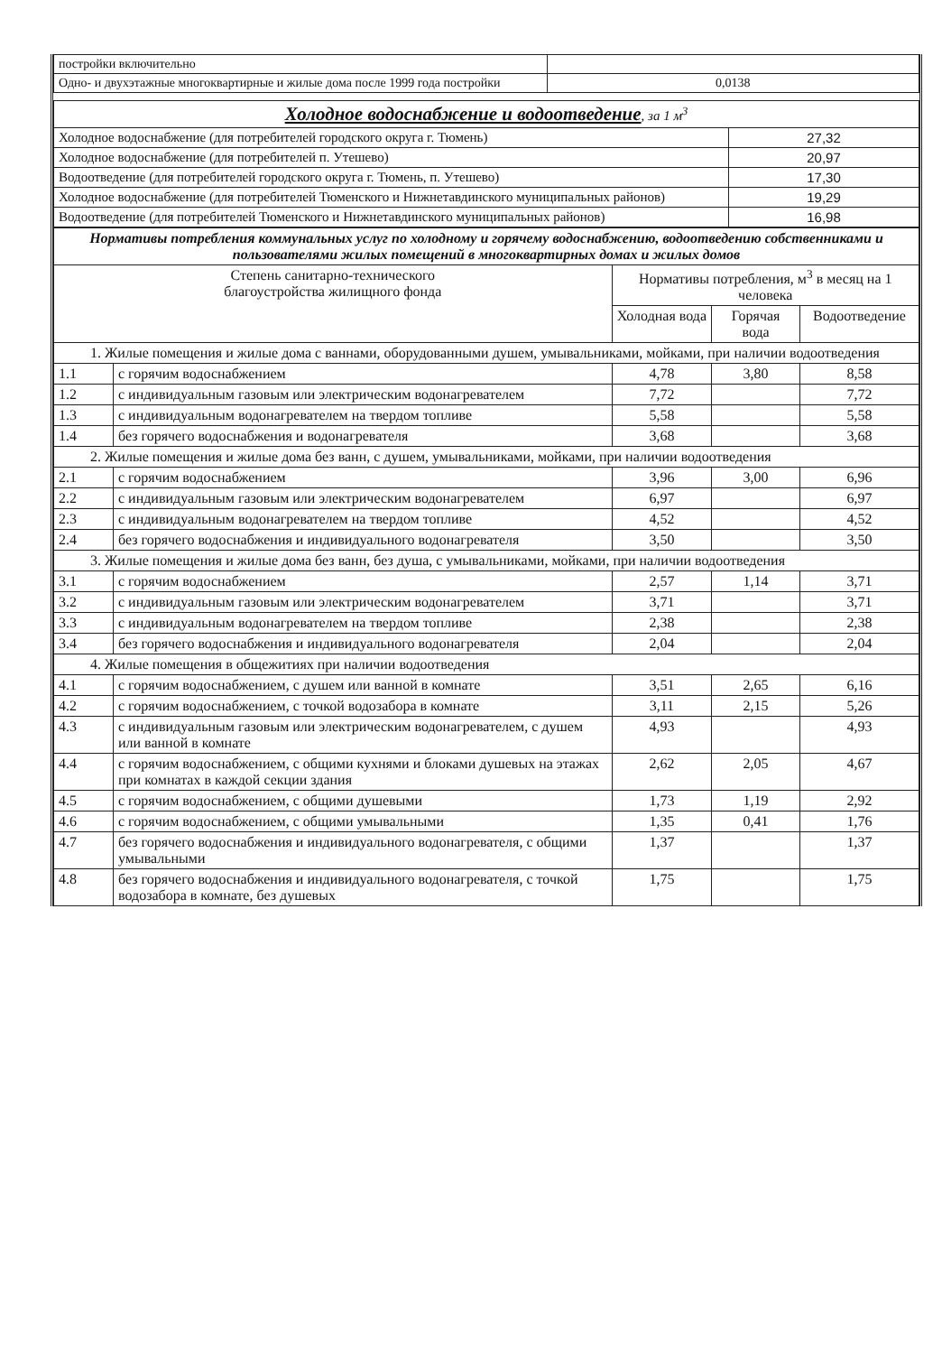| постройки включительно | |
| Одно- и двухэтажные многоквартирные и жилые дома после 1999 года постройки | 0,0138 |
| Холодное водоснабжение и водоотведение , за 1 м<sup>3</sup> | |
| Холодное водоснабжение (для потребителей городского округа г. Тюмень) | 27,32 |
| Холодное водоснабжение (для потребителей п. Утешево) | 20,97 |
| Водоотведение (для потребителей городского округа г. Тюмень, п. Утешево) | 17,30 |
| Холодное водоснабжение (для потребителей Тюменского и Нижнетавдинского муниципальных районов) | 19,29 |
| Водоотведение (для потребителей Тюменского и Нижнетавдинского муниципальных районов) | 16,98 |
| Нормативы потребления коммунальных услуг по холодному и горячему водоснабжению, водоотведению собственниками и пользователями жилых помещений в многоквартирных домах и жилых домов | | | | |
| Степень санитарно-технического благоустройства жилищного фонда | | Нормативы потребления, м<sup>3</sup> в месяц на 1 человека | | |
| | | Холодная вода | Горячая вода | Водоотведение |
| 1. Жилые помещения и жилые дома с ваннами, оборудованными душем, умывальниками, мойками, при наличии водоотведения | | | | |
| 1.1 | с горячим водоснабжением | 4,78 | 3,80 | 8,58 |
| 1.2 | с индивидуальным газовым или электрическим водонагревателем | 7,72 | | 7,72 |
| 1.3 | с индивидуальным водонагревателем на твердом топливе | 5,58 | | 5,58 |
| 1.4 | без горячего водоснабжения и водонагревателя | 3,68 | | 3,68 |
| 2. Жилые помещения и жилые дома без ванн, с душем, умывальниками, мойками, при наличии водоотведения | | | | |
| 2.1 | с горячим водоснабжением | 3,96 | 3,00 | 6,96 |
| 2.2 | с индивидуальным газовым или электрическим водонагревателем | 6,97 | | 6,97 |
| 2.3 | с индивидуальным водонагревателем на твердом топливе | 4,52 | | 4,52 |
| 2.4 | без горячего водоснабжения и индивидуального водонагревателя | 3,50 | | 3,50 |
| 3. Жилые помещения и жилые дома без ванн, без душа, с умывальниками, мойками, при наличии водоотведения | | | | |
| 3.1 | с горячим водоснабжением | 2,57 | 1,14 | 3,71 |
| 3.2 | с индивидуальным газовым или электрическим водонагревателем | 3,71 | | 3,71 |
| 3.3 | с индивидуальным водонагревателем на твердом топливе | 2,38 | | 2,38 |
| 3.4 | без горячего водоснабжения и индивидуального водонагревателя | 2,04 | | 2,04 |
| 4. Жилые помещения в общежитиях при наличии водоотведения | | | | |
| 4.1 | с горячим водоснабжением, с душем или ванной в комнате | 3,51 | 2,65 | 6,16 |
| 4.2 | с горячим водоснабжением, с точкой водозабора в комнате | 3,11 | 2,15 | 5,26 |
| 4.3 | с индивидуальным газовым или электрическим водонагревателем, с душем или ванной в комнате | 4,93 | | 4,93 |
| 4.4 | с горячим водоснабжением, с общими кухнями и блоками душевых на этажах при комнатах в каждой секции здания | 2,62 | 2,05 | 4,67 |
| 4.5 | с горячим водоснабжением, с общими душевыми | 1,73 | 1,19 | 2,92 |
| 4.6 | с горячим водоснабжением, с общими умывальными | 1,35 | 0,41 | 1,76 |
| 4.7 | без горячего водоснабжения и индивидуального водонагревателя, с общими умывальными | 1,37 | | 1,37 |
| 4.8 | без горячего водоснабжения и индивидуального водонагревателя, с точкой водозабора в комнате, без душевых | 1,75 | | 1,75 |